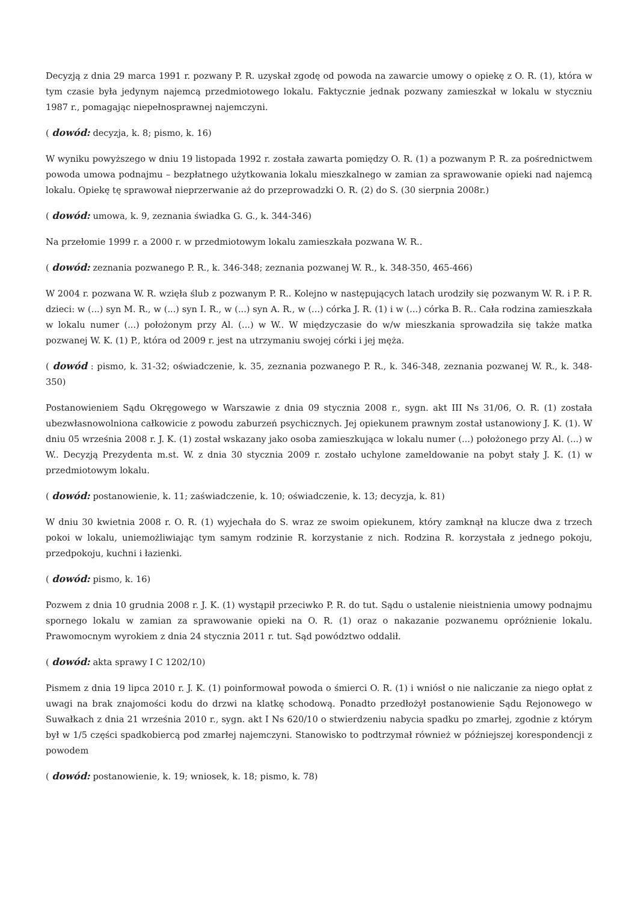Decyzją z dnia 29 marca 1991 r. pozwany P. R. uzyskał zgodę od powoda na zawarcie umowy o opiekę z O. R. (1), która w tym czasie była jedynym najemcą przedmiotowego lokalu. Faktycznie jednak pozwany zamieszkał w lokalu w styczniu 1987 r., pomagając niepełnosprawnej najemczyni.
( dowód: decyzja, k. 8; pismo, k. 16)
W wyniku powyższego w dniu 19 listopada 1992 r. została zawarta pomiędzy O. R. (1) a pozwanym P. R. za pośrednictwem powoda umowa podnajmu – bezpłatnego użytkowania lokalu mieszkalnego w zamian za sprawowanie opieki nad najemcą lokalu. Opiekę tę sprawował nieprzerwanie aż do przeprowadzki O. R. (2) do S. (30 sierpnia 2008r.)
( dowód: umowa, k. 9, zeznania świadka G. G., k. 344-346)
Na przełomie 1999 r. a 2000 r. w przedmiotowym lokalu zamieszkała pozwana W. R..
( dowód: zeznania pozwanego P. R., k. 346-348; zeznania pozwanej W. R., k. 348-350, 465-466)
W 2004 r. pozwana W. R. wzięła ślub z pozwanym P. R.. Kolejno w następujących latach urodziły się pozwanym W. R. i P. R. dzieci: w (...) syn M. R., w (...) syn I. R., w (...) syn A. R., w (...) córka J. R. (1) i w (...) córka B. R.. Cała rodzina zamieszkała w lokalu numer (...) położonym przy Al. (...) w W.. W międzyczasie do w/w mieszkania sprowadziła się także matka pozwanej W. K. (1) P., która od 2009 r. jest na utrzymaniu swojej córki i jej męża.
( dowód : pismo, k. 31-32; oświadczenie, k. 35, zeznania pozwanego P. R., k. 346-348, zeznania pozwanej W. R., k. 348-350)
Postanowieniem Sądu Okręgowego w Warszawie z dnia 09 stycznia 2008 r., sygn. akt III Ns 31/06, O. R. (1) została ubezwłasnowolniona całkowicie z powodu zaburzeń psychicznych. Jej opiekunem prawnym został ustanowiony J. K. (1). W dniu 05 września 2008 r. J. K. (1) został wskazany jako osoba zamieszkująca w lokalu numer (...) położonego przy Al. (...) w W.. Decyzją Prezydenta m.st. W. z dnia 30 stycznia 2009 r. zostało uchylone zameldowanie na pobyt stały J. K. (1) w przedmiotowym lokalu.
( dowód: postanowienie, k. 11; zaświadczenie, k. 10; oświadczenie, k. 13; decyzja, k. 81)
W dniu 30 kwietnia 2008 r. O. R. (1) wyjechała do S. wraz ze swoim opiekunem, który zamknął na klucze dwa z trzech pokoi w lokalu, uniemożliwiając tym samym rodzinie R. korzystanie z nich. Rodzina R. korzystała z jednego pokoju, przedpokoju, kuchni i łazienki.
( dowód: pismo, k. 16)
Pozwem z dnia 10 grudnia 2008 r. J. K. (1) wystąpił przeciwko P. R. do tut. Sądu o ustalenie nieistnienia umowy podnajmu spornego lokalu w zamian za sprawowanie opieki na O. R. (1) oraz o nakazanie pozwanemu opróżnienie lokalu. Prawomocnym wyrokiem z dnia 24 stycznia 2011 r. tut. Sąd powództwo oddalił.
( dowód: akta sprawy I C 1202/10)
Pismem z dnia 19 lipca 2010 r. J. K. (1) poinformował powoda o śmierci O. R. (1) i wniósł o nie naliczanie za niego opłat z uwagi na brak znajomości kodu do drzwi na klatkę schodową. Ponadto przedłożył postanowienie Sądu Rejonowego w Suwałkach z dnia 21 września 2010 r., sygn. akt I Ns 620/10 o stwierdzeniu nabycia spadku po zmarłej, zgodnie z którym był w 1/5 części spadkobiercą pod zmarłej najemczyni. Stanowisko to podtrzymał również w późniejszej korespondencji z powodem
( dowód: postanowienie, k. 19; wniosek, k. 18; pismo, k. 78)